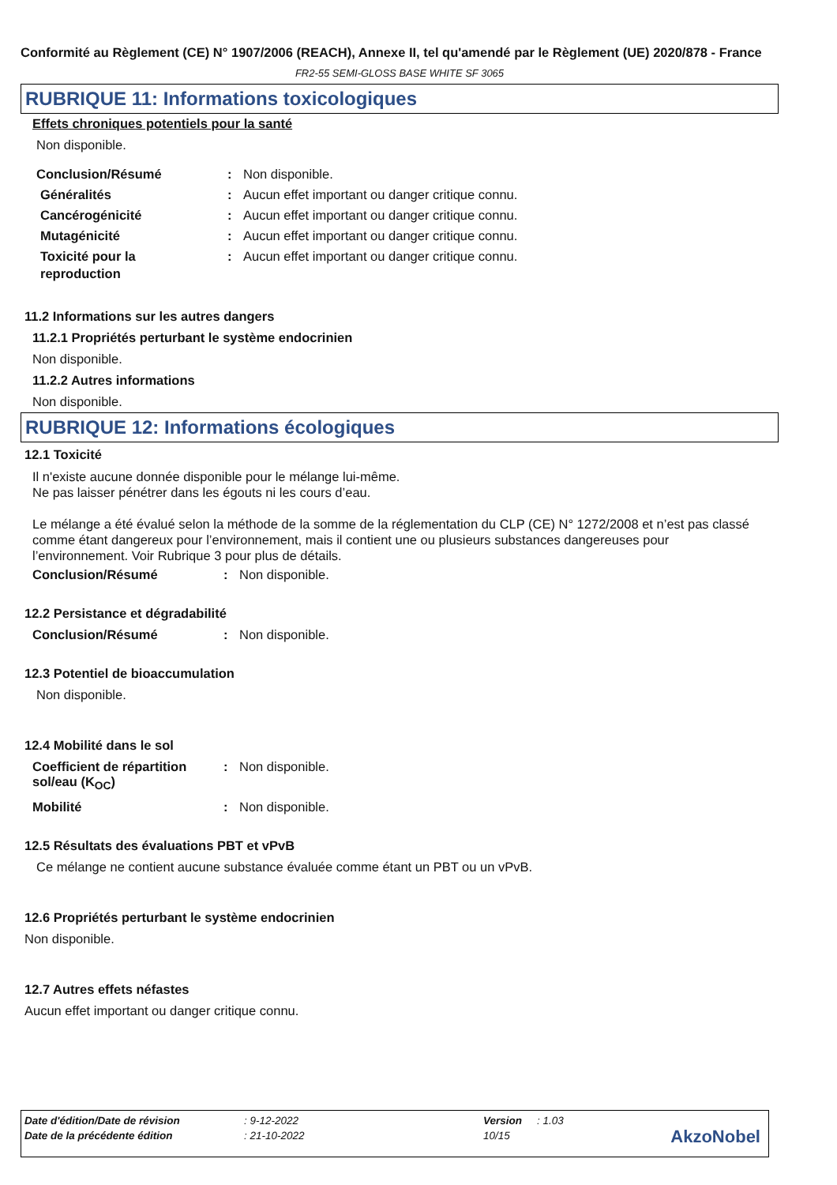Conformité au Règlement (CE) N° 1907/2006 (REACH), Annexe II, tel qu'amendé par le Règlement (UE) 2020/878 - France
FR2-55 SEMI-GLOSS BASE WHITE SF 3065
RUBRIQUE 11: Informations toxicologiques
Effets chroniques potentiels pour la santé
Non disponible.
Conclusion/Résumé: Non disponible.
Généralités: Aucun effet important ou danger critique connu.
Cancérogénicité: Aucun effet important ou danger critique connu.
Mutagénicité: Aucun effet important ou danger critique connu.
Toxicité pour la reproduction: Aucun effet important ou danger critique connu.
11.2 Informations sur les autres dangers
11.2.1 Propriétés perturbant le système endocrinien
Non disponible.
11.2.2 Autres informations
Non disponible.
RUBRIQUE 12: Informations écologiques
12.1 Toxicité
Il n'existe aucune donnée disponible pour le mélange lui-même.
Ne pas laisser pénétrer dans les égouts ni les cours d’eau.
Le mélange a été évalué selon la méthode de la somme de la réglementation du CLP (CE) N° 1272/2008 et n’est pas classé comme étant dangereux pour l’environnement, mais il contient une ou plusieurs substances dangereuses pour l’environnement. Voir Rubrique 3 pour plus de détails.
Conclusion/Résumé: Non disponible.
12.2 Persistance et dégradabilité
Conclusion/Résumé: Non disponible.
12.3 Potentiel de bioaccumulation
Non disponible.
12.4 Mobilité dans le sol
Coefficient de répartition sol/eau (K<sub>OC</sub>): Non disponible.
Mobilité: Non disponible.
12.5 Résultats des évaluations PBT et vPvB
Ce mélange ne contient aucune substance évaluée comme étant un PBT ou un vPvB.
12.6 Propriétés perturbant le système endocrinien
Non disponible.
12.7 Autres effets néfastes
Aucun effet important ou danger critique connu.
| Date d'édition/Date de révision | : 9-12-2022 | Version | : 1.03 |
| Date de la précédente édition | : 21-10-2022 | 10/15 | |
AkzoNobel